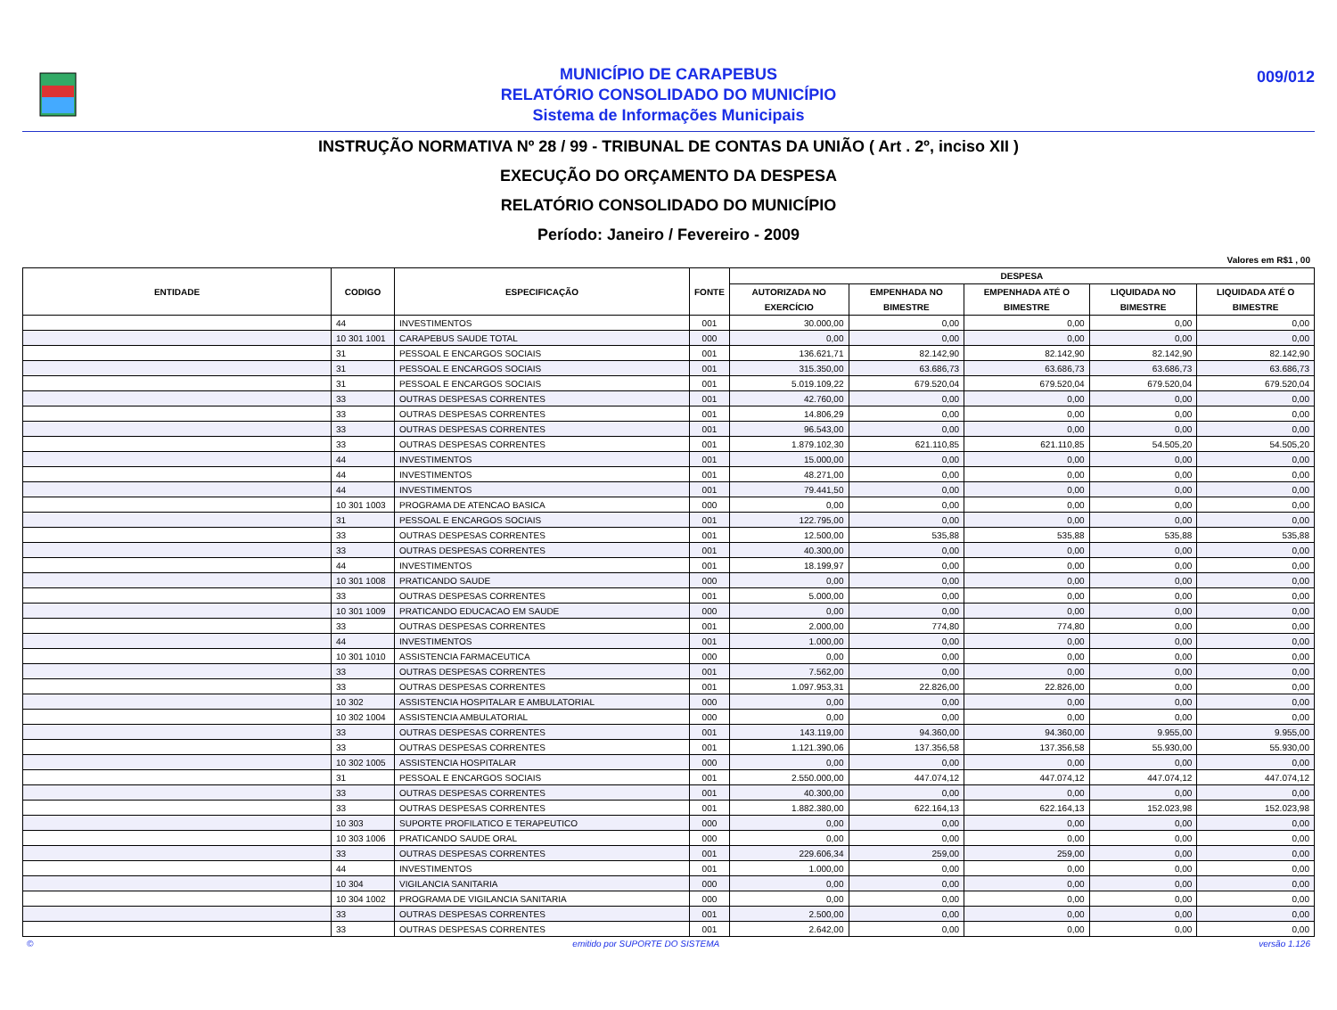MUNICÍPIO DE CARAPEBUS
RELATÓRIO CONSOLIDADO DO MUNICÍPIO
Sistema de Informações Municipais
009/012
INSTRUÇÃO NORMATIVA Nº 28 / 99 - TRIBUNAL DE CONTAS DA UNIÃO ( Art . 2º, inciso XII )
EXECUÇÃO DO ORÇAMENTO DA DESPESA
RELATÓRIO CONSOLIDADO DO MUNICÍPIO
Período: Janeiro / Fevereiro - 2009
Valores em R$1 , 00
| ENTIDADE | CODIGO | ESPECIFICAÇÃO | FONTE | DESPESA | | | | |
| --- | --- | --- | --- | --- | --- | --- | --- | --- |
| | | | | AUTORIZADA NO EXERCÍCIO | EMPENHADA NO BIMESTRE | EMPENHADA ATÉ O BIMESTRE | LIQUIDADA NO BIMESTRE | LIQUIDADA ATÉ O BIMESTRE |
| | 44 | INVESTIMENTOS | 001 | 30.000,00 | 0,00 | 0,00 | 0,00 | 0,00 |
| | 10 301 1001 | CARAPEBUS SAUDE TOTAL | 000 | 0,00 | 0,00 | 0,00 | 0,00 | 0,00 |
| | 31 | PESSOAL E ENCARGOS SOCIAIS | 001 | 136.621,71 | 82.142,90 | 82.142,90 | 82.142,90 | 82.142,90 |
| | 31 | PESSOAL E ENCARGOS SOCIAIS | 001 | 315.350,00 | 63.686,73 | 63.686,73 | 63.686,73 | 63.686,73 |
| | 31 | PESSOAL E ENCARGOS SOCIAIS | 001 | 5.019.109,22 | 679.520,04 | 679.520,04 | 679.520,04 | 679.520,04 |
| | 33 | OUTRAS DESPESAS CORRENTES | 001 | 42.760,00 | 0,00 | 0,00 | 0,00 | 0,00 |
| | 33 | OUTRAS DESPESAS CORRENTES | 001 | 14.806,29 | 0,00 | 0,00 | 0,00 | 0,00 |
| | 33 | OUTRAS DESPESAS CORRENTES | 001 | 96.543,00 | 0,00 | 0,00 | 0,00 | 0,00 |
| | 33 | OUTRAS DESPESAS CORRENTES | 001 | 1.879.102,30 | 621.110,85 | 621.110,85 | 54.505,20 | 54.505,20 |
| | 44 | INVESTIMENTOS | 001 | 15.000,00 | 0,00 | 0,00 | 0,00 | 0,00 |
| | 44 | INVESTIMENTOS | 001 | 48.271,00 | 0,00 | 0,00 | 0,00 | 0,00 |
| | 44 | INVESTIMENTOS | 001 | 79.441,50 | 0,00 | 0,00 | 0,00 | 0,00 |
| | 10 301 1003 | PROGRAMA DE ATENCAO BASICA | 000 | 0,00 | 0,00 | 0,00 | 0,00 | 0,00 |
| | 31 | PESSOAL E ENCARGOS SOCIAIS | 001 | 122.795,00 | 0,00 | 0,00 | 0,00 | 0,00 |
| | 33 | OUTRAS DESPESAS CORRENTES | 001 | 12.500,00 | 535,88 | 535,88 | 535,88 | 535,88 |
| | 33 | OUTRAS DESPESAS CORRENTES | 001 | 40.300,00 | 0,00 | 0,00 | 0,00 | 0,00 |
| | 44 | INVESTIMENTOS | 001 | 18.199,97 | 0,00 | 0,00 | 0,00 | 0,00 |
| | 10 301 1008 | PRATICANDO SAUDE | 000 | 0,00 | 0,00 | 0,00 | 0,00 | 0,00 |
| | 33 | OUTRAS DESPESAS CORRENTES | 001 | 5.000,00 | 0,00 | 0,00 | 0,00 | 0,00 |
| | 10 301 1009 | PRATICANDO EDUCACAO EM SAUDE | 000 | 0,00 | 0,00 | 0,00 | 0,00 | 0,00 |
| | 33 | OUTRAS DESPESAS CORRENTES | 001 | 2.000,00 | 774,80 | 774,80 | 0,00 | 0,00 |
| | 44 | INVESTIMENTOS | 001 | 1.000,00 | 0,00 | 0,00 | 0,00 | 0,00 |
| | 10 301 1010 | ASSISTENCIA FARMACEUTICA | 000 | 0,00 | 0,00 | 0,00 | 0,00 | 0,00 |
| | 33 | OUTRAS DESPESAS CORRENTES | 001 | 7.562,00 | 0,00 | 0,00 | 0,00 | 0,00 |
| | 33 | OUTRAS DESPESAS CORRENTES | 001 | 1.097.953,31 | 22.826,00 | 22.826,00 | 0,00 | 0,00 |
| | 10 302 | ASSISTENCIA HOSPITALAR E AMBULATORIAL | 000 | 0,00 | 0,00 | 0,00 | 0,00 | 0,00 |
| | 10 302 1004 | ASSISTENCIA AMBULATORIAL | 000 | 0,00 | 0,00 | 0,00 | 0,00 | 0,00 |
| | 33 | OUTRAS DESPESAS CORRENTES | 001 | 143.119,00 | 94.360,00 | 94.360,00 | 9.955,00 | 9.955,00 |
| | 33 | OUTRAS DESPESAS CORRENTES | 001 | 1.121.390,06 | 137.356,58 | 137.356,58 | 55.930,00 | 55.930,00 |
| | 10 302 1005 | ASSISTENCIA HOSPITALAR | 000 | 0,00 | 0,00 | 0,00 | 0,00 | 0,00 |
| | 31 | PESSOAL E ENCARGOS SOCIAIS | 001 | 2.550.000,00 | 447.074,12 | 447.074,12 | 447.074,12 | 447.074,12 |
| | 33 | OUTRAS DESPESAS CORRENTES | 001 | 40.300,00 | 0,00 | 0,00 | 0,00 | 0,00 |
| | 33 | OUTRAS DESPESAS CORRENTES | 001 | 1.882.380,00 | 622.164,13 | 622.164,13 | 152.023,98 | 152.023,98 |
| | 10 303 | SUPORTE PROFILATICO E TERAPEUTICO | 000 | 0,00 | 0,00 | 0,00 | 0,00 | 0,00 |
| | 10 303 1006 | PRATICANDO SAUDE ORAL | 000 | 0,00 | 0,00 | 0,00 | 0,00 | 0,00 |
| | 33 | OUTRAS DESPESAS CORRENTES | 001 | 229.606,34 | 259,00 | 259,00 | 0,00 | 0,00 |
| | 44 | INVESTIMENTOS | 001 | 1.000,00 | 0,00 | 0,00 | 0,00 | 0,00 |
| | 10 304 | VIGILANCIA SANITARIA | 000 | 0,00 | 0,00 | 0,00 | 0,00 | 0,00 |
| | 10 304 1002 | PROGRAMA DE VIGILANCIA SANITARIA | 000 | 0,00 | 0,00 | 0,00 | 0,00 | 0,00 |
| | 33 | OUTRAS DESPESAS CORRENTES | 001 | 2.500,00 | 0,00 | 0,00 | 0,00 | 0,00 |
| | 33 | OUTRAS DESPESAS CORRENTES | 001 | 2.642,00 | 0,00 | 0,00 | 0,00 | 0,00 |
© emitido por SUPORTE DO SISTEMA versão 1.126